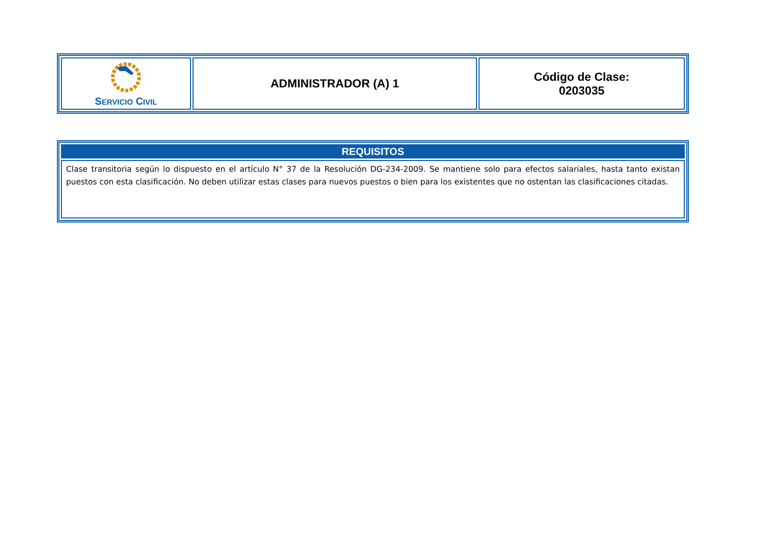| S ERVICIO C IVIL | ADMINISTRADOR (A) 1 | Código de Clase: 0203035 |
| REQUISITOS |
| --- |
| Clase transitoria según lo dispuesto en el artículo N° 37 de la Resolución DG-234-2009. Se mantiene solo para efectos salariales, hasta tanto existan puestos con esta clasificación. No deben utilizar estas clases para nuevos puestos o bien para los existentes que no ostentan las clasificaciones citadas. |